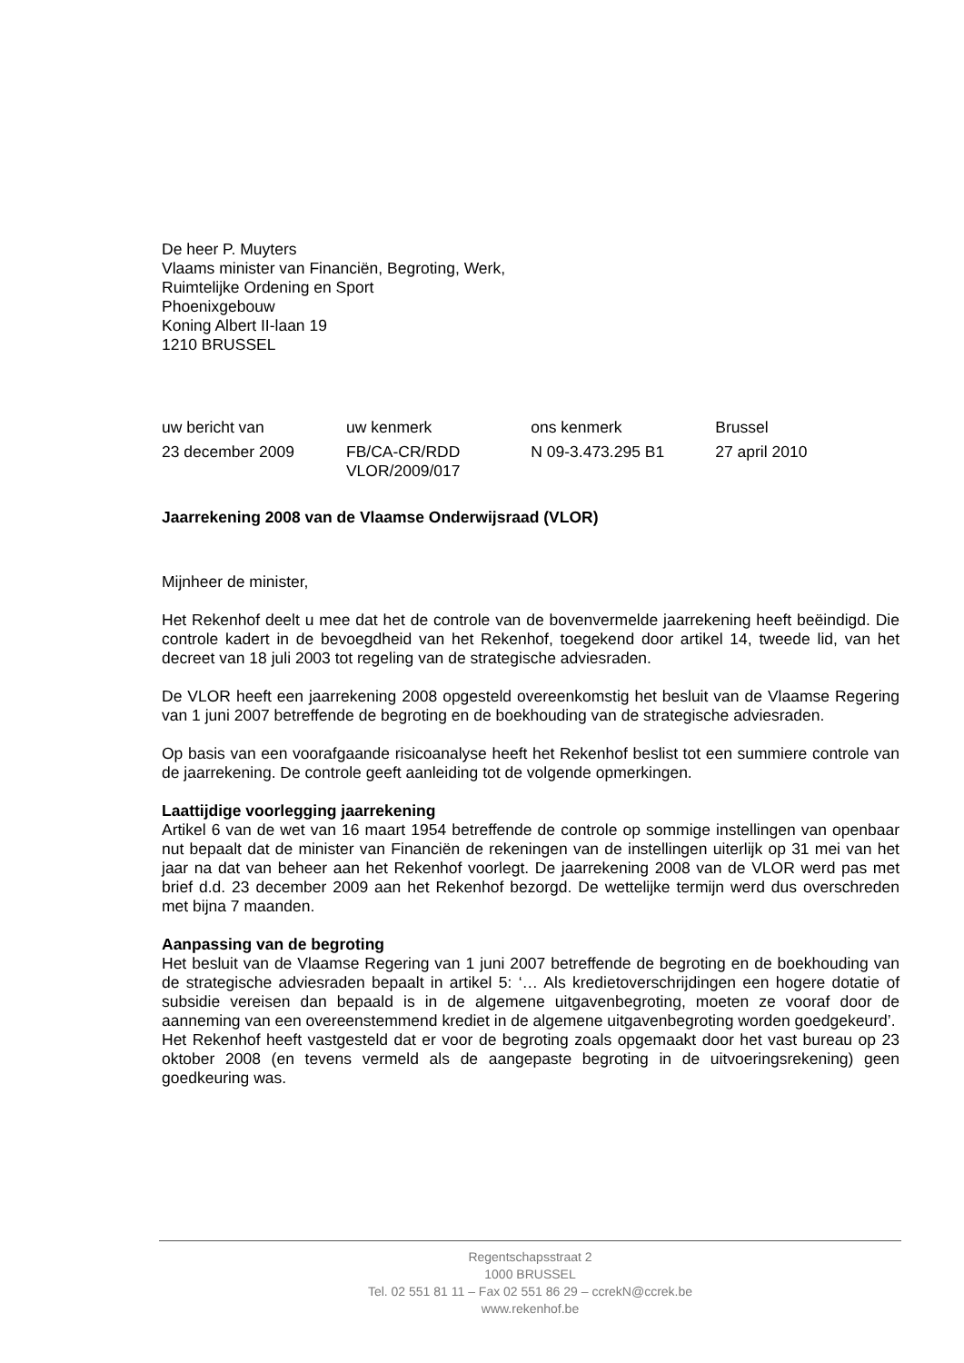De heer P. Muyters
Vlaams minister van Financiën, Begroting, Werk,
Ruimtelijke Ordening en Sport
Phoenixgebouw
Koning Albert II-laan 19
1210 BRUSSEL
| uw bericht van | uw kenmerk | ons kenmerk | Brussel |
| 23 december 2009 | FB/CA-CR/RDD VLOR/2009/017 | N 09-3.473.295 B1 | 27 april 2010 |
Jaarrekening 2008 van de Vlaamse Onderwijsraad (VLOR)
Mijnheer de minister,
Het Rekenhof deelt u mee dat het de controle van de bovenvermelde jaarrekening heeft beëindigd. Die controle kadert in de bevoegdheid van het Rekenhof, toegekend door artikel 14, tweede lid, van het decreet van 18 juli 2003 tot regeling van de strategische adviesraden.
De VLOR heeft een jaarrekening 2008 opgesteld overeenkomstig het besluit van de Vlaamse Regering van 1 juni 2007 betreffende de begroting en de boekhouding van de strategische adviesraden.
Op basis van een voorafgaande risicoanalyse heeft het Rekenhof beslist tot een summiere controle van de jaarrekening. De controle geeft aanleiding tot de volgende opmerkingen.
Laattijdige voorlegging jaarrekening
Artikel 6 van de wet van 16 maart 1954 betreffende de controle op sommige instellingen van openbaar nut bepaalt dat de minister van Financiën de rekeningen van de instellingen uiterlijk op 31 mei van het jaar na dat van beheer aan het Rekenhof voorlegt. De jaarrekening 2008 van de VLOR werd pas met brief d.d. 23 december 2009 aan het Rekenhof bezorgd. De wettelijke termijn werd dus overschreden met bijna 7 maanden.
Aanpassing van de begroting
Het besluit van de Vlaamse Regering van 1 juni 2007 betreffende de begroting en de boekhouding van de strategische adviesraden bepaalt in artikel 5: ‘… Als kredietoverschrijdingen een hogere dotatie of subsidie vereisen dan bepaald is in de algemene uitgavenbegroting, moeten ze vooraf door de aanneming van een overeenstemmend krediet in de algemene uitgavenbegroting worden goedgekeurd’.
Het Rekenhof heeft vastgesteld dat er voor de begroting zoals opgemaakt door het vast bureau op 23 oktober 2008 (en tevens vermeld als de aangepaste begroting in de uitvoeringsrekening) geen goedkeuring was.
Regentschapsstraat 2
1000 BRUSSEL
Tel. 02 551 81 11 – Fax 02 551 86 29 – ccrekN@ccrek.be
www.rekenhof.be